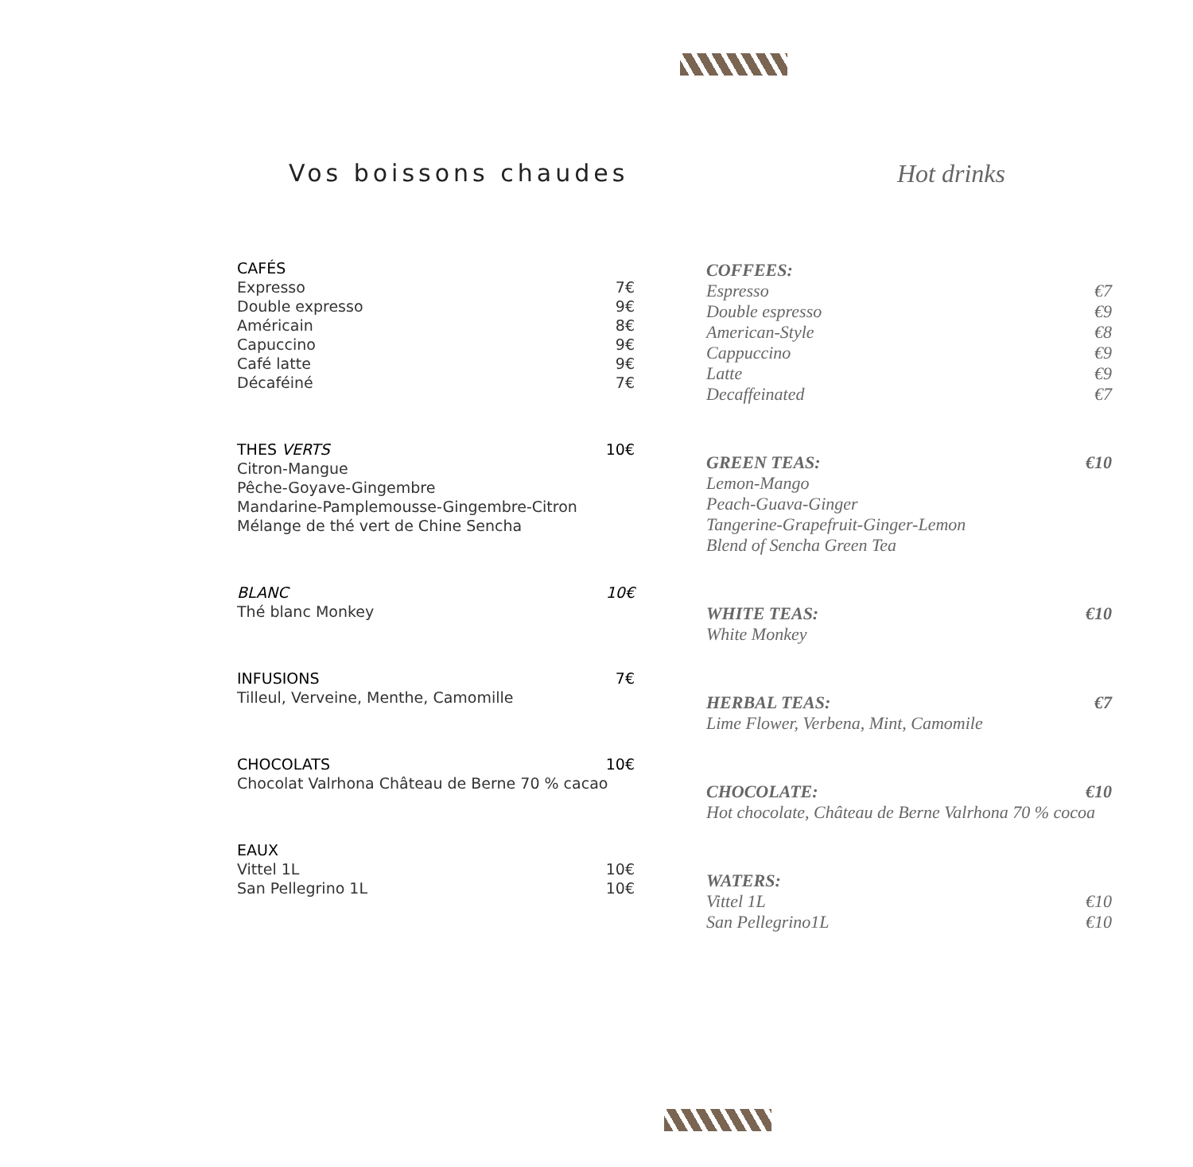Vos boissons chaudes
CAFÉS
Expresso 7€
Double expresso 9€
Américain 8€
Capuccino 9€
Café latte 9€
Décaféiné 7€
THES VERTS 10€
Citron-Mangue
Pêche-Goyave-Gingembre
Mandarine-Pamplemousse-Gingembre-Citron
Mélange de thé vert de Chine Sencha
BLANC 10€
Thé blanc Monkey
INFUSIONS 7€
Tilleul, Verveine, Menthe, Camomille
CHOCOLATS 10€
Chocolat Valrhona Château de Berne 70 % cacao
EAUX
Vittel 1L 10€
San Pellegrino 1L 10€
Hot drinks
COFFEES:
Espresso €7
Double espresso €9
American-Style €8
Cappuccino €9
Latte €9
Decaffeinated €7
GREEN TEAS: €10
Lemon-Mango
Peach-Guava-Ginger
Tangerine-Grapefruit-Ginger-Lemon
Blend of Sencha Green Tea
WHITE TEAS: €10
White Monkey
HERBAL TEAS: €7
Lime Flower, Verbena, Mint, Camomile
CHOCOLATE: €10
Hot chocolate, Château de Berne Valrhona 70 % cocoa
WATERS:
Vittel 1L €10
San Pellegrino1L €10